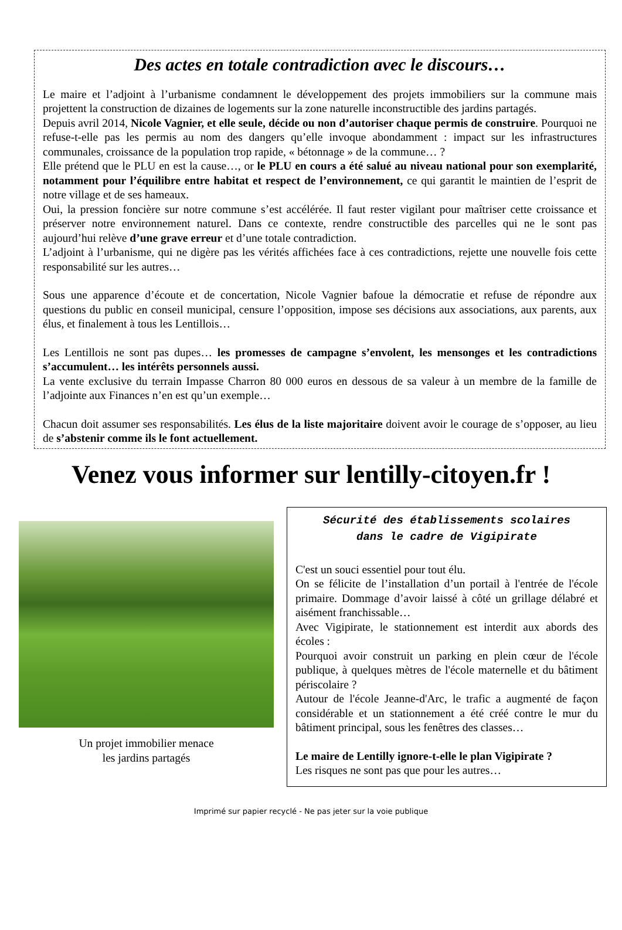Des actes en totale contradiction avec le discours…
Le maire et l’adjoint à l’urbanisme condamnent le développement des projets immobiliers sur la commune mais projettent la construction de dizaines de logements sur la zone naturelle inconstructible des jardins partagés.
Depuis avril 2014, Nicole Vagnier, et elle seule, décide ou non d’autoriser chaque permis de construire. Pourquoi ne refuse-t-elle pas les permis au nom des dangers qu’elle invoque abondamment : impact sur les infrastructures communales, croissance de la population trop rapide, « bétonnage » de la commune… ?
Elle prétend que le PLU en est la cause…, or le PLU en cours a été salué au niveau national pour son exemplarité, notamment pour l’équilibre entre habitat et respect de l’environnement, ce qui garantit le maintien de l’esprit de notre village et de ses hameaux.
Oui, la pression foncière sur notre commune s’est accélérée. Il faut rester vigilant pour maîtriser cette croissance et préserver notre environnement naturel. Dans ce contexte, rendre constructible des parcelles qui ne le sont pas aujourd’hui relève d’une grave erreur et d’une totale contradiction.
L’adjoint à l’urbanisme, qui ne digère pas les vérités affichées face à ces contradictions, rejette une nouvelle fois cette responsabilité sur les autres…
Sous une apparence d’écoute et de concertation, Nicole Vagnier bafoue la démocratie et refuse de répondre aux questions du public en conseil municipal, censure l’opposition, impose ses décisions aux associations, aux parents, aux élus, et finalement à tous les Lentillois…
Les Lentillois ne sont pas dupes… les promesses de campagne s’envolent, les mensonges et les contradictions s’accumulent… les intérêts personnels aussi.
La vente exclusive du terrain Impasse Charron 80 000 euros en dessous de sa valeur à un membre de la famille de l’adjointe aux Finances n’en est qu’un exemple…
Chacun doit assumer ses responsabilités. Les élus de la liste majoritaire doivent avoir le courage de s’opposer, au lieu de s’abstenir comme ils le font actuellement.
Venez vous informer sur lentilly-citoyen.fr !
Un projet immobilier menace
les jardins partagés
Sécurité des établissements scolaires
dans le cadre de Vigipirate
C'est un souci essentiel pour tout élu.
On se félicite de l’installation d’un portail à l'entrée de l'école primaire. Dommage d’avoir laissé à côté un grillage délabré et aisément franchissable…
Avec Vigipirate, le stationnement est interdit aux abords des écoles :
Pourquoi avoir construit un parking en plein cœur de l'école publique, à quelques mètres de l'école maternelle et du bâtiment périscolaire ?
Autour de l'école Jeanne-d'Arc, le trafic a augmenté de façon considérable et un stationnement a été créé contre le mur du bâtiment principal, sous les fenêtres des classes…
Le maire de Lentilly ignore-t-elle le plan Vigipirate ?
Les risques ne sont pas que pour les autres…
Imprimé sur papier recyclé - Ne pas jeter sur la voie publique